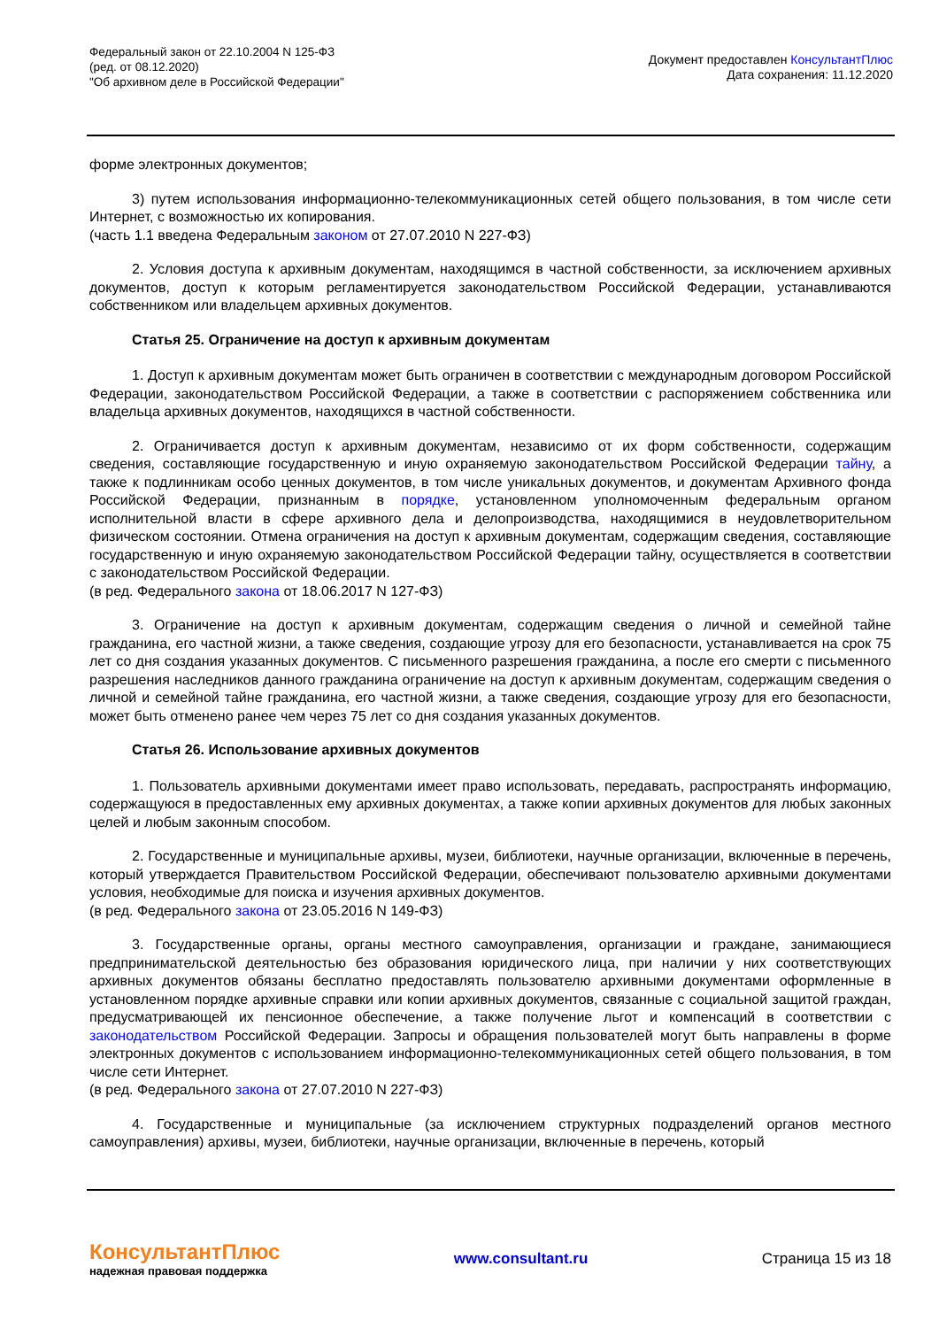Федеральный закон от 22.10.2004 N 125-ФЗ
(ред. от 08.12.2020)
"Об архивном деле в Российской Федерации"
Документ предоставлен КонсультантПлюс
Дата сохранения: 11.12.2020
форме электронных документов;
3) путем использования информационно-телекоммуникационных сетей общего пользования, в том числе сети Интернет, с возможностью их копирования.
(часть 1.1 введена Федеральным законом от 27.07.2010 N 227-ФЗ)
2. Условия доступа к архивным документам, находящимся в частной собственности, за исключением архивных документов, доступ к которым регламентируется законодательством Российской Федерации, устанавливаются собственником или владельцем архивных документов.
Статья 25. Ограничение на доступ к архивным документам
1. Доступ к архивным документам может быть ограничен в соответствии с международным договором Российской Федерации, законодательством Российской Федерации, а также в соответствии с распоряжением собственника или владельца архивных документов, находящихся в частной собственности.
2. Ограничивается доступ к архивным документам, независимо от их форм собственности, содержащим сведения, составляющие государственную и иную охраняемую законодательством Российской Федерации тайну, а также к подлинникам особо ценных документов, в том числе уникальных документов, и документам Архивного фонда Российской Федерации, признанным в порядке, установленном уполномоченным федеральным органом исполнительной власти в сфере архивного дела и делопроизводства, находящимися в неудовлетворительном физическом состоянии. Отмена ограничения на доступ к архивным документам, содержащим сведения, составляющие государственную и иную охраняемую законодательством Российской Федерации тайну, осуществляется в соответствии с законодательством Российской Федерации.
(в ред. Федерального закона от 18.06.2017 N 127-ФЗ)
3. Ограничение на доступ к архивным документам, содержащим сведения о личной и семейной тайне гражданина, его частной жизни, а также сведения, создающие угрозу для его безопасности, устанавливается на срок 75 лет со дня создания указанных документов. С письменного разрешения гражданина, а после его смерти с письменного разрешения наследников данного гражданина ограничение на доступ к архивным документам, содержащим сведения о личной и семейной тайне гражданина, его частной жизни, а также сведения, создающие угрозу для его безопасности, может быть отменено ранее чем через 75 лет со дня создания указанных документов.
Статья 26. Использование архивных документов
1. Пользователь архивными документами имеет право использовать, передавать, распространять информацию, содержащуюся в предоставленных ему архивных документах, а также копии архивных документов для любых законных целей и любым законным способом.
2. Государственные и муниципальные архивы, музеи, библиотеки, научные организации, включенные в перечень, который утверждается Правительством Российской Федерации, обеспечивают пользователю архивными документами условия, необходимые для поиска и изучения архивных документов.
(в ред. Федерального закона от 23.05.2016 N 149-ФЗ)
3. Государственные органы, органы местного самоуправления, организации и граждане, занимающиеся предпринимательской деятельностью без образования юридического лица, при наличии у них соответствующих архивных документов обязаны бесплатно предоставлять пользователю архивными документами оформленные в установленном порядке архивные справки или копии архивных документов, связанные с социальной защитой граждан, предусматривающей их пенсионное обеспечение, а также получение льгот и компенсаций в соответствии с законодательством Российской Федерации. Запросы и обращения пользователей могут быть направлены в форме электронных документов с использованием информационно-телекоммуникационных сетей общего пользования, в том числе сети Интернет.
(в ред. Федерального закона от 27.07.2010 N 227-ФЗ)
4. Государственные и муниципальные (за исключением структурных подразделений органов местного самоуправления) архивы, музеи, библиотеки, научные организации, включенные в перечень, который
КонсультантПлюс
надежная правовая поддержка
www.consultant.ru Страница 15 из 18